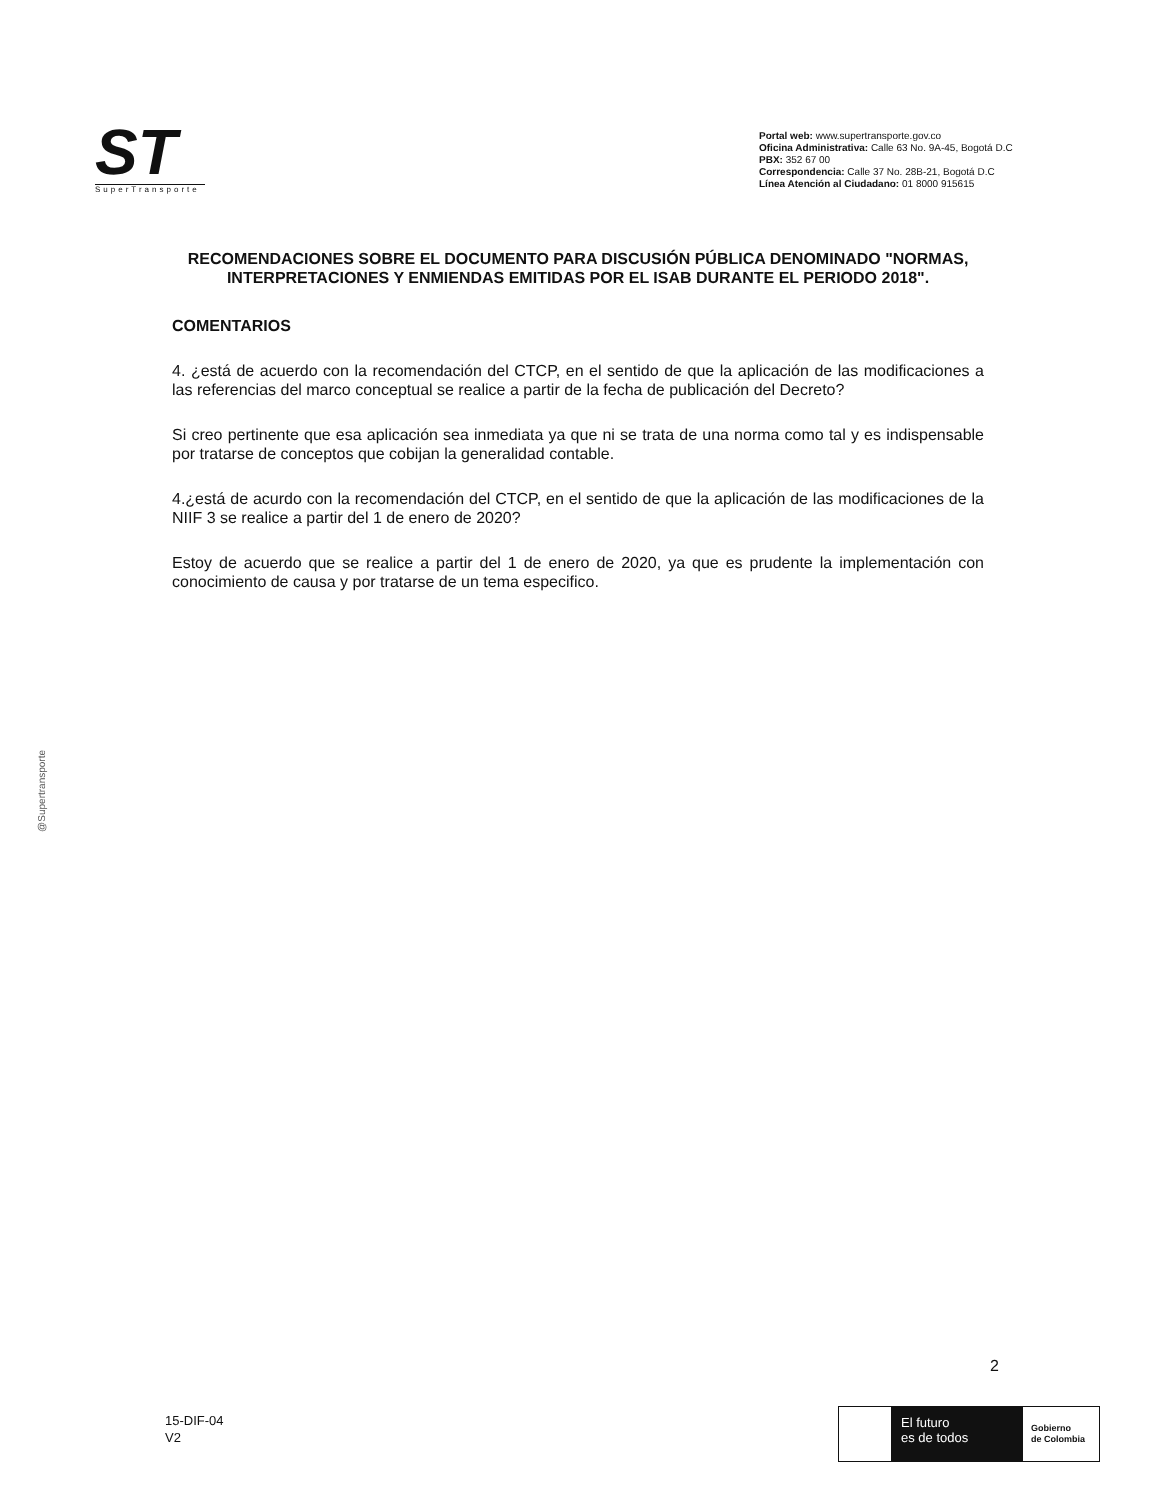ST
SuperTransporte
Portal web: www.supertransporte.gov.co
Oficina Administrativa: Calle 63 No. 9A-45, Bogotá D.C
PBX: 352 67 00
Correspondencia: Calle 37 No. 28B-21, Bogotá D.C
Línea Atención al Ciudadano: 01 8000 915615
RECOMENDACIONES SOBRE EL DOCUMENTO PARA DISCUSIÓN PÚBLICA DENOMINADO "NORMAS, INTERPRETACIONES Y ENMIENDAS EMITIDAS POR EL ISAB DURANTE EL PERIODO 2018".
COMENTARIOS
4. ¿está de acuerdo con la recomendación del CTCP, en el sentido de que la aplicación de las modificaciones a las referencias del marco conceptual se realice a partir de la fecha de publicación del Decreto?
Si creo pertinente que esa aplicación sea inmediata ya que ni se trata de una norma como tal y es indispensable por tratarse de conceptos que cobijan la generalidad contable.
4.¿está de acurdo con la recomendación del CTCP, en el sentido de que la aplicación de las modificaciones de la NIIF 3 se realice a partir del 1 de enero de 2020?
Estoy de acuerdo que se realice a partir del 1 de enero de 2020, ya que es prudente la implementación con conocimiento de causa y por tratarse de un tema especifico.
@Supertransporte
2
15-DIF-04
V2
El futuro
es de todos
Gobierno
de Colombia